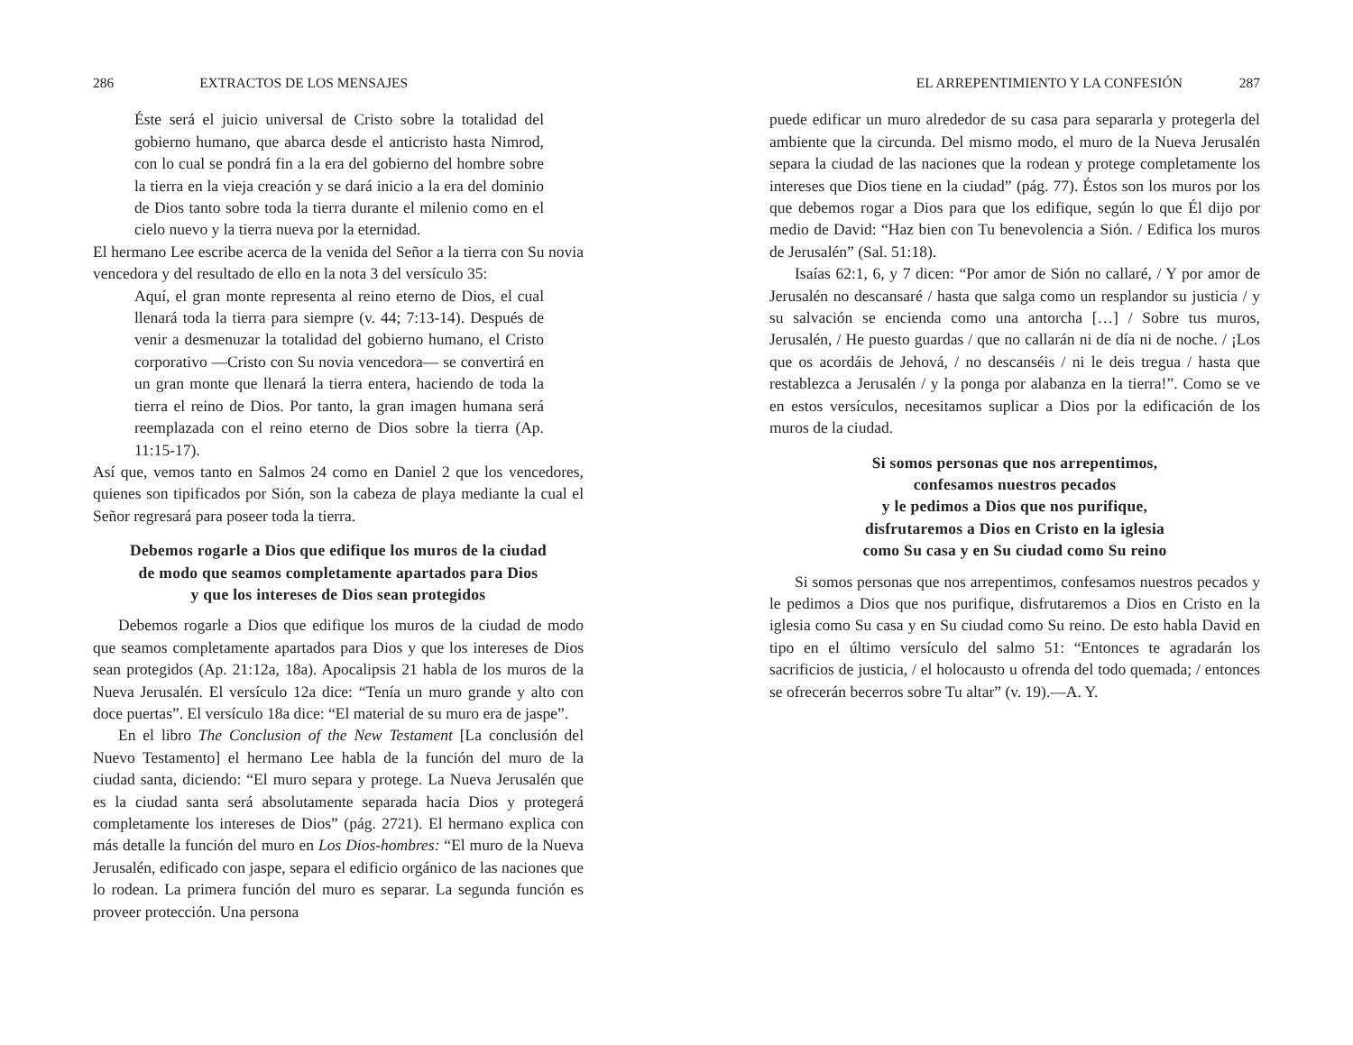286 EXTRACTOS DE LOS MENSAJES
Éste será el juicio universal de Cristo sobre la totalidad del gobierno humano, que abarca desde el anticristo hasta Nimrod, con lo cual se pondrá fin a la era del gobierno del hombre sobre la tierra en la vieja creación y se dará inicio a la era del dominio de Dios tanto sobre toda la tierra durante el milenio como en el cielo nuevo y la tierra nueva por la eternidad.
El hermano Lee escribe acerca de la venida del Señor a la tierra con Su novia vencedora y del resultado de ello en la nota 3 del versículo 35:
Aquí, el gran monte representa al reino eterno de Dios, el cual llenará toda la tierra para siempre (v. 44; 7:13-14). Después de venir a desmenuzar la totalidad del gobierno humano, el Cristo corporativo —Cristo con Su novia vencedora— se convertirá en un gran monte que llenará la tierra entera, haciendo de toda la tierra el reino de Dios. Por tanto, la gran imagen humana será reemplazada con el reino eterno de Dios sobre la tierra (Ap. 11:15-17).
Así que, vemos tanto en Salmos 24 como en Daniel 2 que los vencedores, quienes son tipificados por Sión, son la cabeza de playa mediante la cual el Señor regresará para poseer toda la tierra.
Debemos rogarle a Dios que edifique los muros de la ciudad
de modo que seamos completamente apartados para Dios
y que los intereses de Dios sean protegidos
Debemos rogarle a Dios que edifique los muros de la ciudad de modo que seamos completamente apartados para Dios y que los intereses de Dios sean protegidos (Ap. 21:12a, 18a). Apocalipsis 21 habla de los muros de la Nueva Jerusalén. El versículo 12a dice: “Tenía un muro grande y alto con doce puertas”. El versículo 18a dice: “El material de su muro era de jaspe”.
En el libro The Conclusion of the New Testament [La conclusión del Nuevo Testamento] el hermano Lee habla de la función del muro de la ciudad santa, diciendo: “El muro separa y protege. La Nueva Jerusalén que es la ciudad santa será absolutamente separada hacia Dios y protegerá completamente los intereses de Dios” (pág. 2721). El hermano explica con más detalle la función del muro en Los Dios-hombres: “El muro de la Nueva Jerusalén, edificado con jaspe, separa el edificio orgánico de las naciones que lo rodean. La primera función del muro es separar. La segunda función es proveer protección. Una persona
EL ARREPENTIMIENTO Y LA CONFESIÓN 287
puede edificar un muro alrededor de su casa para separarla y protegerla del ambiente que la circunda. Del mismo modo, el muro de la Nueva Jerusalén separa la ciudad de las naciones que la rodean y protege completamente los intereses que Dios tiene en la ciudad” (pág. 77). Éstos son los muros por los que debemos rogar a Dios para que los edifique, según lo que Él dijo por medio de David: “Haz bien con Tu benevolencia a Sión. / Edifica los muros de Jerusalén” (Sal. 51:18).
Isaías 62:1, 6, y 7 dicen: “Por amor de Sión no callaré, / Y por amor de Jerusalén no descansaré / hasta que salga como un resplandor su justicia / y su salvación se encienda como una antorcha […] / Sobre tus muros, Jerusalén, / He puesto guardas / que no callarán ni de día ni de noche. / ¡Los que os acordáis de Jehová, / no descanséis / ni le deis tregua / hasta que restablezca a Jerusalén / y la ponga por alabanza en la tierra!”. Como se ve en estos versículos, necesitamos suplicar a Dios por la edificación de los muros de la ciudad.
Si somos personas que nos arrepentimos,
confesamos nuestros pecados
y le pedimos a Dios que nos purifique,
disfrutaremos a Dios en Cristo en la iglesia
como Su casa y en Su ciudad como Su reino
Si somos personas que nos arrepentimos, confesamos nuestros pecados y le pedimos a Dios que nos purifique, disfrutaremos a Dios en Cristo en la iglesia como Su casa y en Su ciudad como Su reino. De esto habla David en tipo en el último versículo del salmo 51: “Entonces te agradarán los sacrificios de justicia, / el holocausto u ofrenda del todo quemada; / entonces se ofrecerán becerros sobre Tu altar” (v. 19).—A. Y.